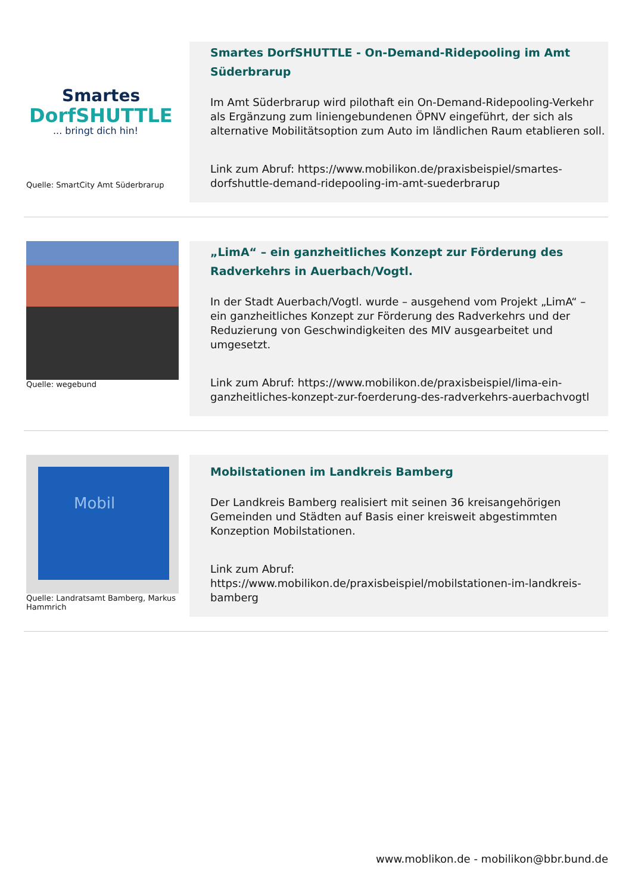Smartes
DorfSHUTTLE
... bringt dich hin!
Quelle: SmartCity Amt Süderbrarup
Smartes DorfSHUTTLE - On-Demand-Ridepooling im Amt Süderbrarup
Im Amt Süderbrarup wird pilothaft ein On-Demand-Ridepooling-Verkehr als Ergänzung zum liniengebundenen ÖPNV eingeführt, der sich als alternative Mobilitätsoption zum Auto im ländlichen Raum etablieren soll.
Link zum Abruf: https://www.mobilikon.de/praxisbeispiel/smartes-dorfshuttle-demand-ridepooling-im-amt-suederbrarup
Quelle: wegebund
„LimA“ – ein ganzheitliches Konzept zur Förderung des Radverkehrs in Auerbach/Vogtl.
In der Stadt Auerbach/Vogtl. wurde – ausgehend vom Projekt „LimA“ – ein ganzheitliches Konzept zur Förderung des Radverkehrs und der Reduzierung von Geschwindigkeiten des MIV ausgearbeitet und umgesetzt.
Link zum Abruf: https://www.mobilikon.de/praxisbeispiel/lima-ein-ganzheitliches-konzept-zur-foerderung-des-radverkehrs-auerbachvogtl
Mobil
Quelle: Landratsamt Bamberg, Markus Hammrich
Mobilstationen im Landkreis Bamberg
Der Landkreis Bamberg realisiert mit seinen 36 kreisangehörigen Gemeinden und Städten auf Basis einer kreisweit abgestimmten Konzeption Mobilstationen.
Link zum Abruf:
https://www.mobilikon.de/praxisbeispiel/mobilstationen-im-landkreis-bamberg
www.moblikon.de - mobilikon@bbr.bund.de